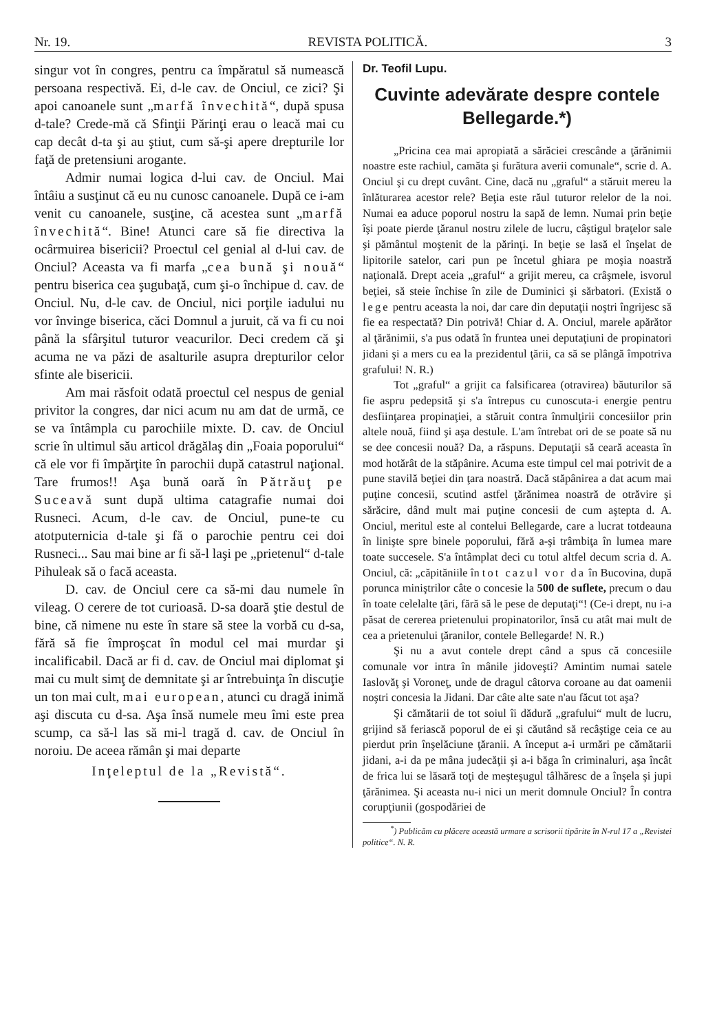Nr. 19. REVISTA POLITICĂ. 3
singur vot în congres, pentru ca împăratul să numească persoana respectivă. Ei, d-le cav. de Onciul, ce zici? Şi apoi canoanele sunt „marfă învechită“, după spusa d-tale? Crede-mă că Sfinţii Părinţi erau o leacă mai cu cap decât d-ta şi au ştiut, cum să-şi apere drepturile lor faţă de pretensiuni arogante.
Admir numai logica d-lui cav. de Onciul. Mai întâiu a susţinut că eu nu cunosc canoanele. După ce i-am venit cu canoanele, susţine, că acestea sunt „marfă învechită“. Bine! Atunci care să fie directiva la ocârmuirea bisericii? Proectul cel genial al d-lui cav. de Onciul? Aceasta va fi marfa „cea bună şi nouă“ pentru biserica cea şugubaţă, cum şi-o închipue d. cav. de Onciul. Nu, d-le cav. de Onciul, nici porţile iadului nu vor învinge biserica, căci Domnul a juruit, că va fi cu noi până la sfârşitul tuturor veacurilor. Deci credem că şi acuma ne va păzi de asalturile asupra drepturilor celor sfinte ale bisericii.
Am mai răsfoit odată proectul cel nespus de genial privitor la congres, dar nici acum nu am dat de urmă, ce se va întâmpla cu parochiile mixte. D. cav. de Onciul scrie în ultimul său articol drăgălaş din „Foaia poporului“ că ele vor fi împărţite în parochii după catastrul naţional. Tare frumos!! Aşa bună oară în Pătrăuţ pe Suceavă sunt după ultima catagrafie numai doi Rusneci. Acum, d-le cav. de Onciul, pune-te cu atotputernicia d-tale şi fă o parochie pentru cei doi Rusneci... Sau mai bine ar fi să-l laşi pe „prietenul“ d-tale Pihuleak să o facă aceasta.
D. cav. de Onciul cere ca să-mi dau numele în vileag. O cerere de tot curioasă. D-sa doară ştie destul de bine, că nimene nu este în stare să stee la vorbă cu d-sa, fără să fie împroşcat în modul cel mai murdar şi incalificabil. Dacă ar fi d. cav. de Onciul mai diplomat şi mai cu mult simţ de demnitate şi ar întrebuinţa în discuţie un ton mai cult, mai european, atunci cu dragă inimă aşi discuta cu d-sa. Aşa însă numele meu îmi este prea scump, ca să-l las să mi-l tragă d. cav. de Onciul în noroiu. De aceea rămân şi mai departe
Inţeleptul de la „Revistă“.
Dr. Teofil Lupu.
Cuvinte adevărate despre contele Bellegarde.*)
„Pricina cea mai apropiată a sărăciei crescânde a ţărănimii noastre este rachiul, camăta şi furătura averii comunale“, scrie d. A. Onciul şi cu drept cuvânt. Cine, dacă nu „graful“ a stăruit mereu la înlăturarea acestor rele? Beţia este răul tuturor relelor de la noi. Numai ea aduce poporul nostru la sapă de lemn. Numai prin beţie îşi poate pierde ţăranul nostru zilele de lucru, câştigul braţelor sale şi pământul moştenit de la părinţi. In beţie se lasă el înşelat de lipitorile satelor, cari pun pe încetul ghiara pe moşia noastră naţională. Drept aceia „graful“ a grijit mereu, ca crâşmele, isvorul beţiei, să steie închise în zile de Duminici şi sărbatori. (Există o lege pentru aceasta la noi, dar care din deputaţii noştri îngrijesc să fie ea respectată? Din potrivă! Chiar d. A. Onciul, marele apărător al ţărănimii, s'a pus odată în fruntea unei deputaţiuni de propinatori jidani şi a mers cu ea la prezidentul ţării, ca să se plângă împotriva grafului! N. R.)
Tot „graful“ a grijit ca falsificarea (otravirea) băuturilor să fie aspru pedepsită şi s'a întrepus cu cunoscuta-i energie pentru desfiinţarea propinaţiei, a stăruit contra înmulţirii concesiilor prin altele nouă, fiind şi aşa destule. L'am întrebat ori de se poate să nu se dee concesii nouă? Da, a răspuns. Deputaţii să ceară aceasta în mod hotărât de la stăpânire. Acuma este timpul cel mai potrivit de a pune stavilă beţiei din ţara noastră. Dacă stăpânirea a dat acum mai puţine concesii, scutind astfel ţărănimea noastră de otrăvire şi sărăcire, dând mult mai puţine concesii de cum aştepta d. A. Onciul, meritul este al contelui Bellegarde, care a lucrat totdeauna în linişte spre binele poporului, fără a-şi trâmbiţa în lumea mare toate succesele. S'a întâmplat deci cu totul altfel decum scria d. A. Onciul, că: „căpităniile în tot cazul vor da în Bucovina, după porunca miniştrilor câte o concesie la 500 de suflete, precum o dau în toate celelalte ţări, fără să le pese de deputaţi“! (Ce-i drept, nu i-a păsat de cererea prietenului propinatorilor, însă cu atât mai mult de cea a prietenului ţăranilor, contele Bellegarde! N. R.)
Şi nu a avut contele drept când a spus că concesiile comunale vor intra în mânile jidoveşti? Amintim numai satele Iaslovăţ şi Voroneţ, unde de dragul câtorva coroane au dat oamenii noştri concesia la Jidani. Dar câte alte sate n'au făcut tot aşa?
Şi cămătarii de tot soiul îi dădură „grafului“ mult de lucru, grijind să feriască poporul de ei şi căutând să recâştige ceia ce au pierdut prin înşelăciune ţăranii. A început a-i urmări pe cămătarii jidani, a-i da pe mâna judecăţii şi a-i băga în criminaluri, aşa încât de frica lui se lăsară toţi de meşteşugul tâlhăresc de a înşela şi jupi ţărănimea. Şi aceasta nu-i nici un merit domnule Onciul? În contra corupţiunii (gospodăriei de
<sup>*</sup>) Publicăm cu plăcere această urmare a scrisorii tipărite în N-rul 17 a „Revistei politice“. N. R.